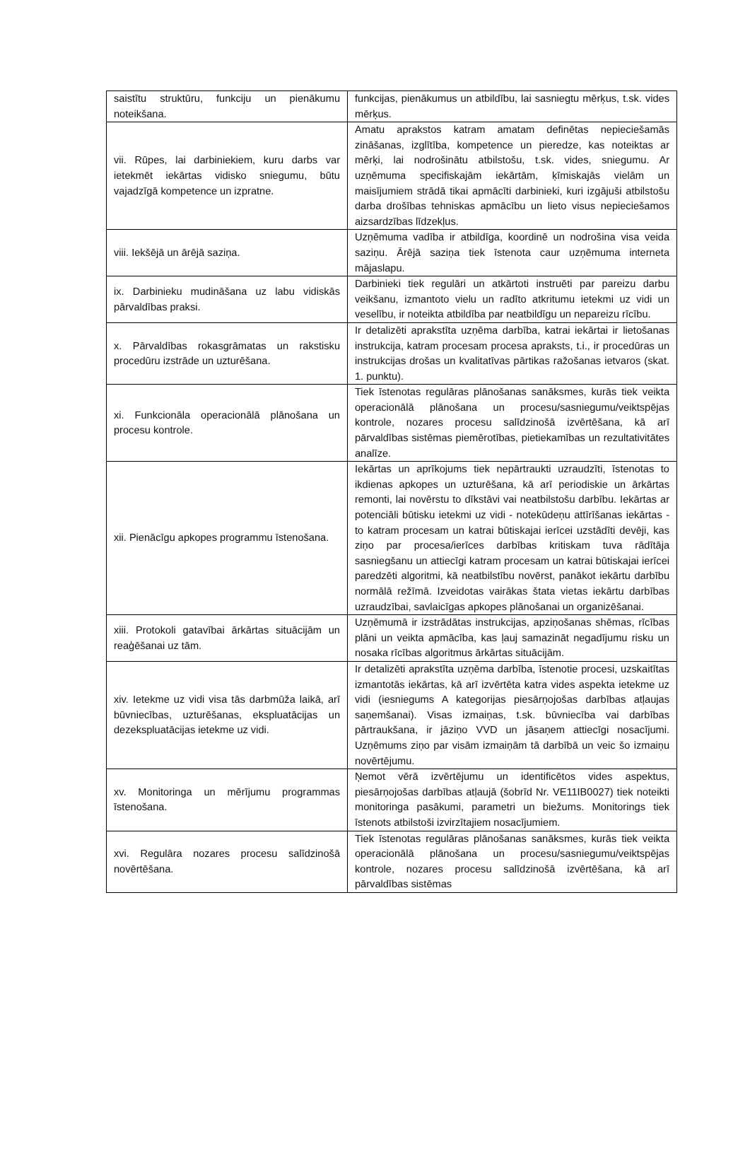| saistītu struktūru, funkciju un pienākumu noteikšana. | funkcijas, pienākumus un atbildību, lai sasniegtu mērķus, t.sk. vides mērķus. |
| vii. Rūpes, lai darbiniekiem, kuru darbs var ietekmēt iekārtas vidisko sniegumu, būtu vajadzīgā kompetence un izpratne. | Amatu aprakstos katram amatam definētas nepieciešamās zināšanas, izglītība, kompetence un pieredze, kas noteiktas ar mērķi, lai nodrošinātu atbilstošu, t.sk. vides, sniegumu. Ar uzņēmuma specifiskajām iekārtām, ķīmiskajās vielām un maisījumiem strādā tikai apmācīti darbinieki, kuri izgājuši atbilstošu darba drošības tehniskas apmācību un lieto visus nepieciešamos aizsardzības līdzekļus. |
| viii. Iekšējā un ārējā saziņa. | Uzņēmuma vadība ir atbildīga, koordinē un nodrošina visa veida saziņu. Ārējā saziņa tiek īstenota caur uzņēmuma interneta mājaslapu. |
| ix. Darbinieku mudināšana uz labu vidiskās pārvaldības praksi. | Darbinieki tiek regulāri un atkārtoti instruēti par pareizu darbu veikšanu, izmantoto vielu un radīto atkritumu ietekmi uz vidi un veselību, ir noteikta atbildība par neatbildīgu un nepareizu rīcību. |
| x. Pārvaldības rokasgrāmatas un rakstisku procedūru izstrāde un uzturēšana. | Ir detalizēti aprakstīta uzņēma darbība, katrai iekārtai ir lietošanas instrukcija, katram procesam procesa apraksts, t.i., ir procedūras un instrukcijas drošas un kvalitatīvas pārtikas ražošanas ietvaros (skat. 1. punktu). |
| xi. Funkcionāla operacionālā plānošana un procesu kontrole. | Tiek īstenotas regulāras plānošanas sanāksmes, kurās tiek veikta operacionālā plānošana un procesu/sasniegumu/veiktspējas kontrole, nozares procesu salīdzinošā izvērtēšana, kā arī pārvaldības sistēmas piemērotības, pietiekamības un rezultativitātes analīze. |
| xii. Pienācīgu apkopes programmu īstenošana. | Iekārtas un aprīkojums tiek nepārtraukti uzraudzīti, īstenotas to ikdienas apkopes un uzturēšana, kā arī periodiskie un ārkārtas remonti, lai novērstu to dīkstāvi vai neatbilstošu darbību. Iekārtas ar potenciāli būtisku ietekmi uz vidi - notekūdeņu attīrīšanas iekārtas - to katram procesam un katrai būtiskajai ierīcei uzstādīti devēji, kas ziņo par procesa/ierīces darbības kritiskam tuva rādītāja sasniegšanu un attiecīgi katram procesam un katrai būtiskajai ierīcei paredzēti algoritmi, kā neatbilstību novērst, panākot iekārtu darbību normālā režīmā. Izveidotas vairākas štata vietas iekārtu darbības uzraudzībai, savlaicīgas apkopes plānošanai un organizēšanai. |
| xiii. Protokoli gatavībai ārkārtas situācijām un reaģēšanai uz tām. | Uzņēmumā ir izstrādātas instrukcijas, apziņošanas shēmas, rīcības plāni un veikta apmācība, kas ļauj samazināt negadījumu risku un nosaka rīcības algoritmus ārkārtas situācijām. |
| xiv. Ietekme uz vidi visa tās darbmūža laikā, arī būvniecības, uzturēšanas, ekspluatācijas un dezekspluatācijas ietekme uz vidi. | Ir detalizēti aprakstīta uzņēma darbība, īstenotie procesi, uzskaitītas izmantotās iekārtas, kā arī izvērtēta katra vides aspekta ietekme uz vidi (iesniegums A kategorijas piesārņojošas darbības atļaujas saņemšanai). Visas izmaiņas, t.sk. būvniecība vai darbības pārtraukšana, ir jāziņo VVD un jāsaņem attiecīgi nosacījumi. Uzņēmums ziņo par visām izmaiņām tā darbībā un veic šo izmaiņu novērtējumu. |
| xv. Monitoringa un mērījumu programmas īstenošana. | Ņemot vērā izvērtējumu un identificētos vides aspektus, piesārņojošas darbības atļaujā (šobrīd Nr. VE11IB0027) tiek noteikti monitoringa pasākumi, parametri un biežums. Monitorings tiek īstenots atbilstoši izvirzītajiem nosacījumiem. |
| xvi. Regulāra nozares procesu salīdzinošā novērtēšana. | Tiek īstenotas regulāras plānošanas sanāksmes, kurās tiek veikta operacionālā plānošana un procesu/sasniegumu/veiktspējas kontrole, nozares procesu salīdzinošā izvērtēšana, kā arī pārvaldības sistēmas |